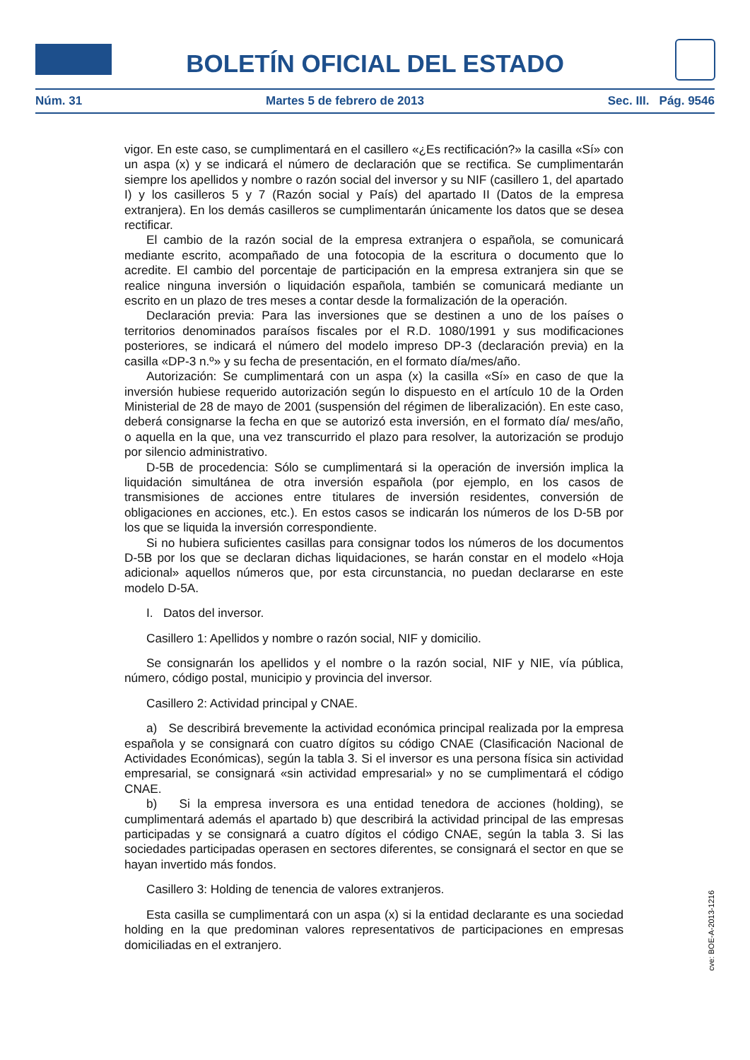BOLETÍN OFICIAL DEL ESTADO
Núm. 31 Martes 5 de febrero de 2013 Sec. III. Pág. 9546
vigor. En este caso, se cumplimentará en el casillero «¿Es rectificación?» la casilla «Sí» con un aspa (x) y se indicará el número de declaración que se rectifica. Se cumplimentarán siempre los apellidos y nombre o razón social del inversor y su NIF (casillero 1, del apartado I) y los casilleros 5 y 7 (Razón social y País) del apartado II (Datos de la empresa extranjera). En los demás casilleros se cumplimentarán únicamente los datos que se desea rectificar.
El cambio de la razón social de la empresa extranjera o española, se comunicará mediante escrito, acompañado de una fotocopia de la escritura o documento que lo acredite. El cambio del porcentaje de participación en la empresa extranjera sin que se realice ninguna inversión o liquidación española, también se comunicará mediante un escrito en un plazo de tres meses a contar desde la formalización de la operación.
Declaración previa: Para las inversiones que se destinen a uno de los países o territorios denominados paraísos fiscales por el R.D. 1080/1991 y sus modificaciones posteriores, se indicará el número del modelo impreso DP-3 (declaración previa) en la casilla «DP-3 n.º» y su fecha de presentación, en el formato día/mes/año.
Autorización: Se cumplimentará con un aspa (x) la casilla «Sí» en caso de que la inversión hubiese requerido autorización según lo dispuesto en el artículo 10 de la Orden Ministerial de 28 de mayo de 2001 (suspensión del régimen de liberalización). En este caso, deberá consignarse la fecha en que se autorizó esta inversión, en el formato día/ mes/año, o aquella en la que, una vez transcurrido el plazo para resolver, la autorización se produjo por silencio administrativo.
D-5B de procedencia: Sólo se cumplimentará si la operación de inversión implica la liquidación simultánea de otra inversión española (por ejemplo, en los casos de transmisiones de acciones entre titulares de inversión residentes, conversión de obligaciones en acciones, etc.). En estos casos se indicarán los números de los D-5B por los que se liquida la inversión correspondiente.
Si no hubiera suficientes casillas para consignar todos los números de los documentos D-5B por los que se declaran dichas liquidaciones, se harán constar en el modelo «Hoja adicional» aquellos números que, por esta circunstancia, no puedan declararse en este modelo D-5A.
I. Datos del inversor.
Casillero 1: Apellidos y nombre o razón social, NIF y domicilio.
Se consignarán los apellidos y el nombre o la razón social, NIF y NIE, vía pública, número, código postal, municipio y provincia del inversor.
Casillero 2: Actividad principal y CNAE.
a) Se describirá brevemente la actividad económica principal realizada por la empresa española y se consignará con cuatro dígitos su código CNAE (Clasificación Nacional de Actividades Económicas), según la tabla 3. Si el inversor es una persona física sin actividad empresarial, se consignará «sin actividad empresarial» y no se cumplimentará el código CNAE.
b) Si la empresa inversora es una entidad tenedora de acciones (holding), se cumplimentará además el apartado b) que describirá la actividad principal de las empresas participadas y se consignará a cuatro dígitos el código CNAE, según la tabla 3. Si las sociedades participadas operasen en sectores diferentes, se consignará el sector en que se hayan invertido más fondos.
Casillero 3: Holding de tenencia de valores extranjeros.
Esta casilla se cumplimentará con un aspa (x) si la entidad declarante es una sociedad holding en la que predominan valores representativos de participaciones en empresas domiciliadas en el extranjero.
cve: BOE-A-2013-1216